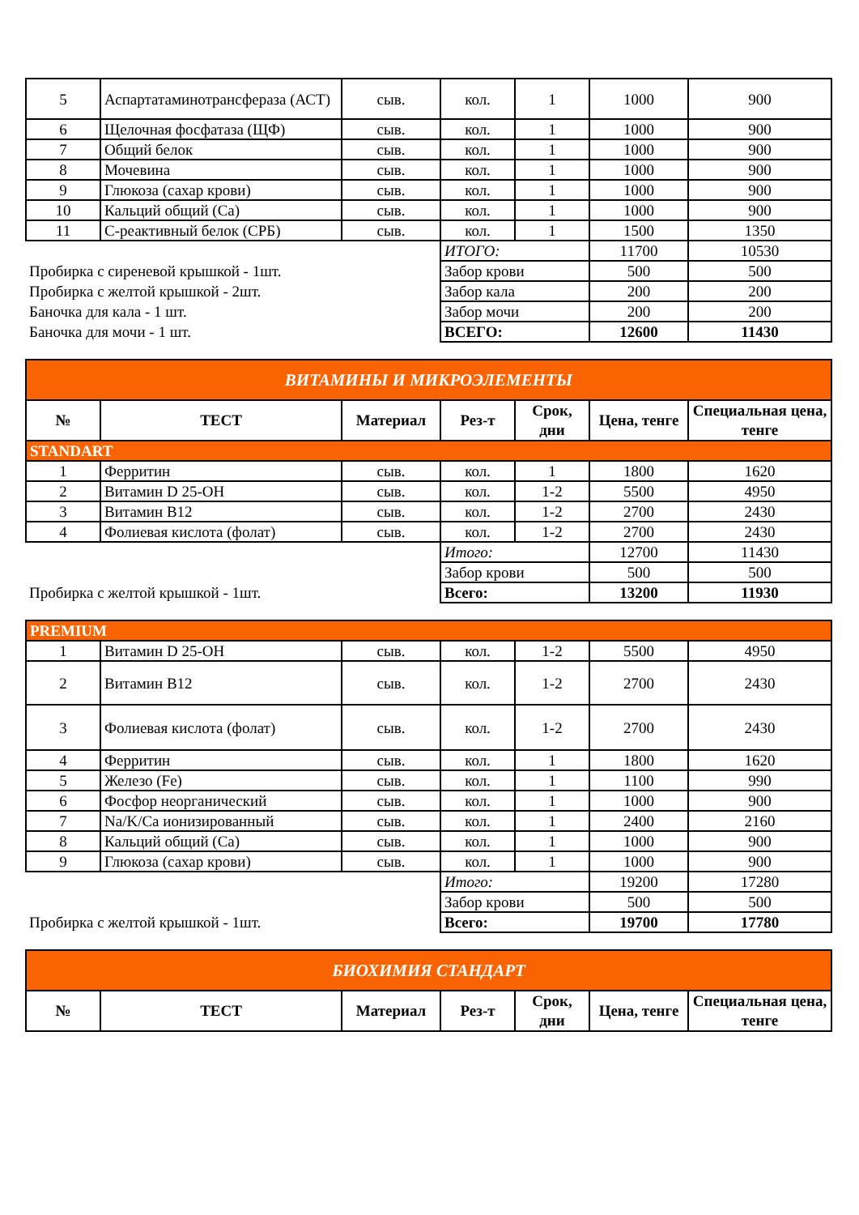| 5 | Аспартатаминотрансфераза (АСТ) | сыв. | кол. | 1 | 1000 | 900 |
| 6 | Щелочная фосфатаза (ЩФ) | сыв. | кол. | 1 | 1000 | 900 |
| 7 | Общий белок | сыв. | кол. | 1 | 1000 | 900 |
| 8 | Мочевина | сыв. | кол. | 1 | 1000 | 900 |
| 9 | Глюкоза (сахар крови) | сыв. | кол. | 1 | 1000 | 900 |
| 10 | Кальций общий (Са) | сыв. | кол. | 1 | 1000 | 900 |
| 11 | С-реактивный белок (СРБ) | сыв. | кол. | 1 | 1500 | 1350 |
| | | | ИТОГО: | | 11700 | 10530 |
| Пробирка с сиреневой крышкой - 1шт. | | | Забор крови | | 500 | 500 |
| Пробирка с желтой крышкой - 2шт. | | | Забор кала | | 200 | 200 |
| Баночка для кала - 1 шт. | | | Забор мочи | | 200 | 200 |
| Баночка для мочи - 1 шт. | | | ВСЕГО: | | 12600 | 11430 |
| ВИТАМИНЫ И МИКРОЭЛЕМЕНТЫ | | | | | | |
| № | ТЕСТ | Материал | Рез-т | Срок, дни | Цена, тенге | Специальная цена, тенге |
| STANDART | | | | | | |
| 1 | Ферритин | сыв. | кол. | 1 | 1800 | 1620 |
| 2 | Витамин D 25-OH | сыв. | кол. | 1-2 | 5500 | 4950 |
| 3 | Витамин В12 | сыв. | кол. | 1-2 | 2700 | 2430 |
| 4 | Фолиевая кислота (фолат) | сыв. | кол. | 1-2 | 2700 | 2430 |
| | | | Итого: | | 12700 | 11430 |
| | | | Забор крови | | 500 | 500 |
| Пробирка с желтой крышкой - 1шт. | | | Всего: | | 13200 | 11930 |
| PREMIUM | | | | | | |
| 1 | Витамин D 25-OH | сыв. | кол. | 1-2 | 5500 | 4950 |
| 2 | Витамин В12 | сыв. | кол. | 1-2 | 2700 | 2430 |
| 3 | Фолиевая кислота (фолат) | сыв. | кол. | 1-2 | 2700 | 2430 |
| 4 | Ферритин | сыв. | кол. | 1 | 1800 | 1620 |
| 5 | Железо (Fe) | сыв. | кол. | 1 | 1100 | 990 |
| 6 | Фосфор неорганический | сыв. | кол. | 1 | 1000 | 900 |
| 7 | Na/K/Ca ионизированный | сыв. | кол. | 1 | 2400 | 2160 |
| 8 | Кальций общий (Са) | сыв. | кол. | 1 | 1000 | 900 |
| 9 | Глюкоза (сахар крови) | сыв. | кол. | 1 | 1000 | 900 |
| | | | Итого: | | 19200 | 17280 |
| | | | Забор крови | | 500 | 500 |
| Пробирка с желтой крышкой - 1шт. | | | Всего: | | 19700 | 17780 |
| БИОХИМИЯ СТАНДАРТ | | | | | | |
| № | ТЕСТ | Материал | Рез-т | Срок, дни | Цена, тенге | Специальная цена, тенге |